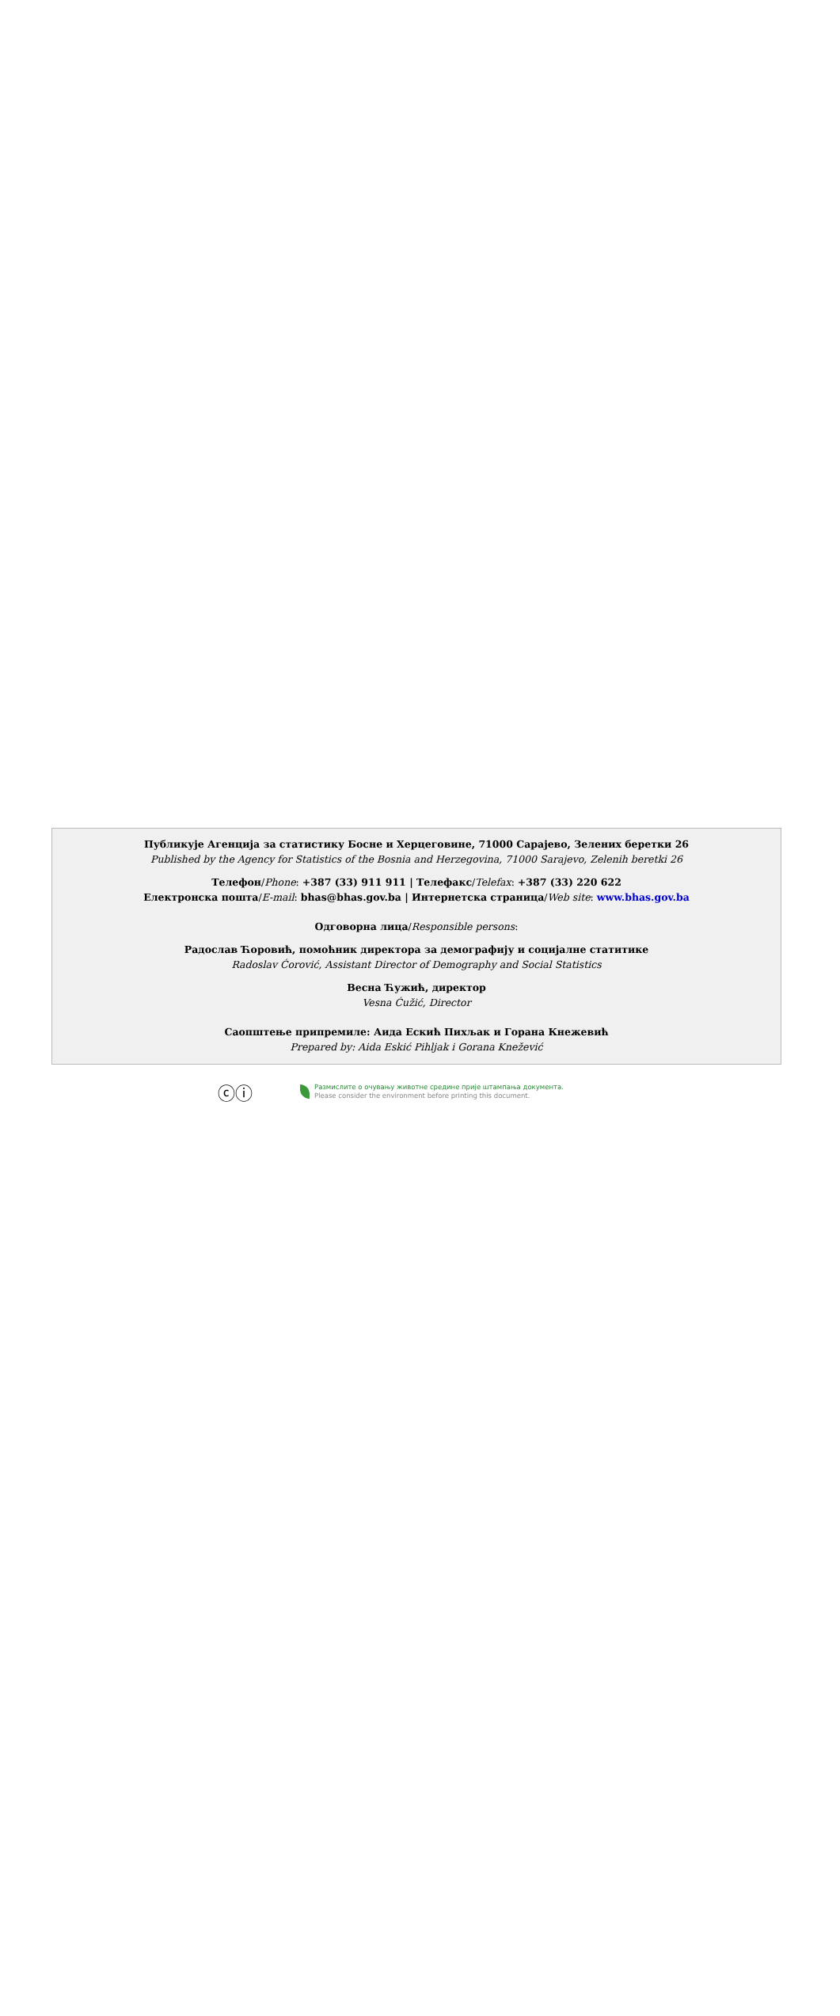Публикује Агенција за статистику Босне и Херцеговине, 71000 Сарајево, Зелених беретки 26
Published by the Agency for Statistics of the Bosnia and Herzegovina, 71000 Sarajevo, Zelenih beretki 26
Телефон/Phone: +387 (33) 911 911 | Телефакс/Telefax: +387 (33) 220 622
Електронска пошта/E-mail: bhas@bhas.gov.ba | Интернетска страница/Web site: www.bhas.gov.ba
Одговорна лица/Responsible persons:
Радослав Ћоровић, помоћник директора за демографију и социјалне статитике
Radoslav Ćorović, Assistant Director of Demography and Social Statistics
Весна Ћужић, директор
Vesna Ćužić, Director
Саопштење припремиле: Аида Ескић Пихљак и Горана Кнежевић
Prepared by: Aida Eskić Pihljak i Gorana Knežević
ⓒⓘ
Размислите о очувању животне средине прије штампања документа.
Please consider the environment before printing this document.